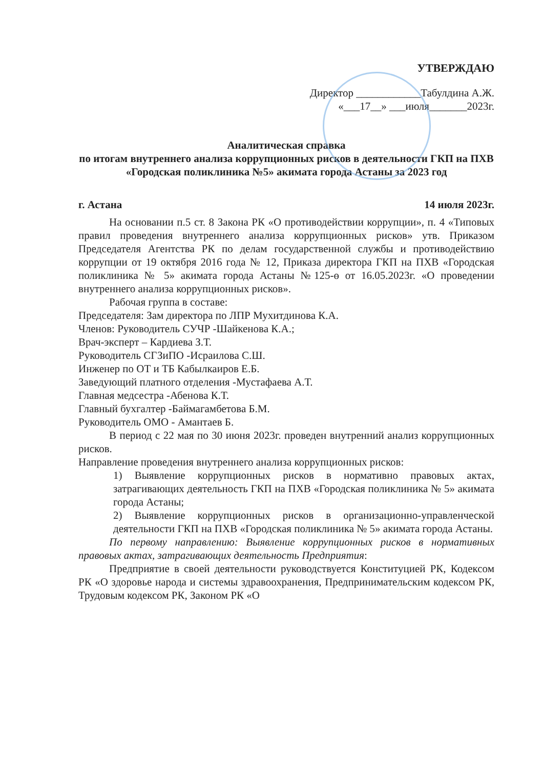УТВЕРЖДАЮ
Директор ____________Табулдина А.Ж.
«___17__» ___июля_______2023г.
Аналитическая справка
по итогам внутреннего анализа коррупционных рисков в деятельности ГКП на ПХВ «Городская поликлиника №5» акимата города Астаны за 2023 год
г. Астана 14 июля 2023г.
На основании п.5 ст. 8 Закона РК «О противодействии коррупции», п. 4 «Типовых правил проведения внутреннего анализа коррупционных рисков» утв. Приказом Председателя Агентства РК по делам государственной службы и противодействию коррупции от 19 октября 2016 года № 12, Приказа директора ГКП на ПХВ «Городская поликлиника № 5» акимата города Астаны №125-ө от 16.05.2023г. «О проведении внутреннего анализа коррупционных рисков».
Рабочая группа в составе:
Председателя: Зам директора по ЛПР Мухитдинова К.А.
Членов: Руководитель СУЧР -Шайкенова К.А.;
Врач-эксперт – Кардиева З.Т.
Руководитель СГЗиПО -Исраилова С.Ш.
Инженер по ОТ и ТБ Кабылкаиров Е.Б.
Заведующий платного отделения -Мустафаева А.Т.
Главная медсестра -Абенова К.Т.
Главный бухгалтер -Баймагамбетова Б.М.
Руководитель ОМО - Амантаев Б.
В период с 22 мая по 30 июня 2023г. проведен внутренний анализ коррупционных рисков.
Направление проведения внутреннего анализа коррупционных рисков:
1) Выявление коррупционных рисков в нормативно правовых актах, затрагивающих деятельность ГКП на ПХВ «Городская поликлиника № 5» акимата города Астаны;
2) Выявление коррупционных рисков в организационно-управленческой деятельности ГКП на ПХВ «Городская поликлиника № 5» акимата города Астаны.
По первому направлению: Выявление коррупционных рисков в нормативных правовых актах, затрагивающих деятельность Предприятия:
Предприятие в своей деятельности руководствуется Конституцией РК, Кодексом РК «О здоровье народа и системы здравоохранения, Предпринимательским кодексом РК, Трудовым кодексом РК, Законом РК «О